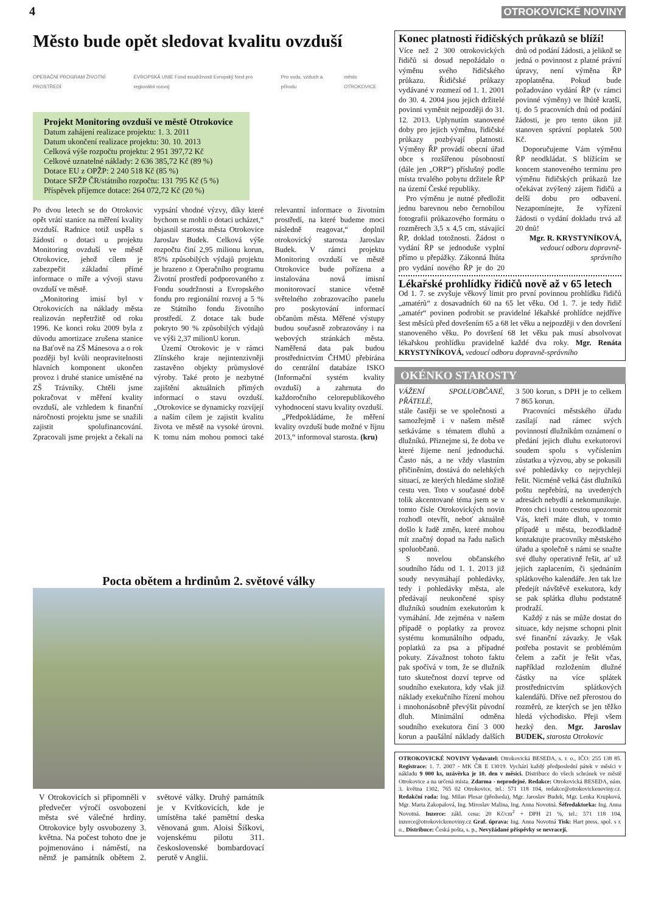4 OTROKOVICKÉ NOVINY
Město bude opět sledovat kvalitu ovzduší
OPERAČNÍ PROGRAM ŽIVOTNÍ PROSTŘEDÍ EVROPSKÁ UNIE Fond soudržnosti Evropský fond pro regionální rozvoj Pro vodu, vzduch a přírodu město OTROKOVICE
Projekt Monitoring ovzduší ve městě Otrokovice
Datum zahájení realizace projektu: 1. 3. 2011
Datum ukončení realizace projektu: 30. 10. 2013
Celková výše rozpočtu projektu: 2 951 397,72 Kč
Celkové uznatelné náklady: 2 636 385,72 Kč (89 %)
Dotace EU z OPŽP: 2 240 518 Kč (85 %)
Dotace SFŽP ČR/státního rozpočtu: 131 795 Kč (5 %)
Příspěvek příjemce dotace: 264 072,72 Kč (20 %)
Po dvou letech se do Otrokovic opět vrátí stanice na měření kvality ovzduší. Radnice totiž uspěla s žádostí o dotaci u projektu Monitoring ovzduší ve městě Otrokovice, jehož cílem je zabezpečit základní přímé informace o míře a vývoji stavu ovzduší ve městě.
„Monitoring imisí byl v Otrokovicích na náklady města realizován nepřetržitě od roku 1996. Ke konci roku 2009 byla z důvodu amortizace zrušena stanice na Baťově na ZŠ Mánesova a o rok později byl kvůli neopravitelnosti hlavních komponent ukončen provoz i druhé stanice umístěné na ZŠ Trávníky. Chtěli jsme pokračovat v měření kvality ovzduší, ale vzhledem k finanční náročnosti projektu jsme se snažili zajistit spolufinancování. Zpracovali jsme projekt a čekali na vypsání vhodné výzvy, díky které bychom se mohli o dotaci ucházet,“ objasnil starosta města Otrokovice Jaroslav Budek. Celková výše rozpočtu činí 2,95 milionu korun, 85% způsobilých výdajů projektu je hrazeno z Operačního programu Životní prostředí podporovaného z Fondu soudržnosti a Evropského fondu pro regionální rozvoj a 5 % ze Státního fondu životního prostředí. Z dotace tak bude pokryto 90 % způsobilých výdajů ve výši 2,37 milionU korun.
Území Otrokovic je v rámci Zlínského kraje nejintenzivněji zastavěno objekty průmyslové výroby. Také proto je nezbytné zajištění aktuálních přímých informací o stavu ovzduší. „Otrokovice se dynamicky rozvíjejí a naším cílem je zajistit kvalitu života ve městě na vysoké úrovni. K tomu nám mohou pomoci také relevantní informace o životním prostředí, na které budeme moci následně reagovat,“ doplnil otrokovický starosta Jaroslav Budek. V rámci projektu Monitoring ovzduší ve městě Otrokovice bude pořízena a instalována nová imisní monitorovací stanice včetně světelného zobrazovacího panelu pro poskytování informací občanům města. Měřené výstupy budou současně zobrazovány i na webových stránkách města. Naměřená data pak budou prostřednictvím ČHMÚ přebírána do centrální databáze ISKO (Informační systém kvality ovzduší) a zahrnuta do každoročního celorepublikového vyhodnocení stavu kvality ovzduší.
„Předpokládáme, že měření kvality ovzduší bude možné v říjnu 2013,“ informoval starosta. (kru)
Pocta obětem a hrdinům 2. světové války
V Otrokovicích si připomněli v předvečer výročí osvobození města své válečné hrdiny. Otrokovice byly osvobozeny 3. května. Na počest tohoto dne je pojmenováno i náměstí, na němž je památník obětem 2. světové války. Druhý památník je v Kvítkovicích, kde je umístěna také pamětní deska věnovaná gnm. Aloisi Šiškovi, vojenskému pilotu 311. československé bombardovací perutě v Anglii.
Konec platnosti řidičských průkazů se blíží!
Více než 2 300 otrokovických řidičů si dosud nepožádalo o výměnu svého řidičského průkazu. Řidičské průkazy vydávané v rozmezí od 1. 1. 2001 do 30. 4. 2004 jsou jejich držitelé povinni vyměnit nejpozději do 31. 12. 2013. Uplynutím stanovené doby pro jejich výměnu, řidičské průkazy pozbývají platnosti. Výměny ŘP provádí obecní úřad obce s rozšířenou působností (dále jen „ORP“) příslušný podle místa trvalého pobytu držitele ŘP na území České republiky.
Pro výměnu je nutné předložit jednu barevnou nebo černobílou fotografii průkazového formátu o rozměrech 3,5 x 4,5 cm, stávající ŘP, doklad totožnosti. Žádost o vydání ŘP se jednoduše vyplní přímo u přepážky. Zákonná lhůta pro vydání nového ŘP je do 20 dnů od podání žádosti, a jelikož se jedná o povinnost z platné právní úpravy, není výměna ŘP zpoplatněna. Pokud bude požadováno vydání ŘP (v rámci povinné výměny) ve lhůtě kratší, tj. do 5 pracovních dnů od podání žádosti, je pro tento úkon již stanoven správní poplatek 500 Kč.
Doporučujeme Vám výměnu ŘP neodkládat. S blížícím se koncem stanoveného termínu pro výměnu řidičských průkazů lze očekávat zvýšený zájem řidičů a delší dobu pro odbavení. Nezapomínejte, že vyřízení žádosti o vydání dokladu trvá až 20 dnů!
Mgr. R. KRYSTYNÍKOVÁ,
vedoucí odboru dopravně-správního
Lékařské prohlídky řidičů nově až v 65 letech
Od 1. 7. se zvyšuje věkový limit pro první povinnou prohlídku řidičů „amatérů“ z dosavadních 60 na 65 let věku. Od 1. 7. je tedy řidič „amatér“ povinen podrobit se pravidelné lékařské prohlídce nejdříve šest měsíců před dovršením 65 a 68 let věku a nejpozději v den dovršení stanoveného věku. Po dovršení 68 let věku pak musí absolvovat lékařskou prohlídku pravidelně každé dva roky. Mgr. Renáta KRYSTYNÍKOVÁ, vedoucí odboru dopravně-správního
OKÉNKO STAROSTY
VÁŽENÍ SPOLUOBČANÉ, PŘÁTELÉ,
stále častěji se ve společnosti a samozřejmě i v našem městě setkáváme s tématem dluhů a dlužníků. Přiznejme si, že doba ve které žijeme není jednoduchá. Často nás, a ne vždy vlastním přičiněním, dostává do nelehkých situací, ze kterých hledáme složitě cestu ven. Toto v současné době tolik akcentované téma jsem se v tomto čísle Otrokovických novin rozhodl otevřít, neboť aktuálně došlo k řadě změn, které mohou mít značný dopad na řadu našich spoluobčanů.
S novelou občanského soudního řádu od 1. 1. 2013 již soudy nevymáhají pohledávky, tedy i pohledávky města, ale předávají neukončené spisy dlužníků soudním exekutorům k vymáhání. Jde zejména v našem případě o poplatky za provoz systému komunálního odpadu, poplatků za psa a případné pokuty. Závažnost tohoto faktu pak spočívá v tom, že se dlužník tuto skutečnost dozví teprve od soudního exekutora, kdy však již náklady exekučního řízení mohou i mnohonásobně převýšit původní dluh. Minimální odměna soudního exekutora činí 3 000 korun a paušální náklady dalších 3 500 korun, s DPH je to celkem 7 865 korun.
Pracovníci městského úřadu zasílají nad rámec svých povinností dlužníkům oznámení o předání jejich dluhu exekutorovi soudem spolu s vyčíslením zůstatku a výzvou, aby se pokusili své pohledávky co nejrychleji řešit. Nicméně velká část dlužníků poštu nepřebírá, na uvedených adresách nebydlí a nekomunikuje. Proto chci i touto cestou upozornit Vás, kteří máte dluh, v tomto případě u města, bezodkladně kontaktujte pracovníky městského úřadu a společně s námi se snažte své dluhy operativně řešit, ať už jejich zaplacením, či sjednáním splátkového kalendáře. Jen tak lze předejít návštěvě exekutora, kdy se pak splátka dluhu podstatně prodraží.
Každý z nás se může dostat do situace, kdy nejsme schopni plnit své finanční závazky. Je však potřeba postavit se problémům čelem a začít je řešit včas, například rozložením dlužné částky na více splátek prostřednictvím splátkových kalendářů. Dříve než přerostou do rozměrů, ze kterých se jen těžko hledá východisko. Přeji všem hezký den. Mgr. Jaroslav BUDEK, starosta Otrokovic
OTROKOVICKÉ NOVINY Vydavatel: Otrokovická BESEDA, s. r. o., IČO: 255 138 85. Registrace: 1. 7. 2007 - MK ČR E 13019. Vychází každý předposlední pátek v měsíci v nákladu 9 000 ks, uzávěrka je 10. den v měsíci. Distribuce do všech schránek ve městě Otrokovice a na určená místa. Zdarma - neprodejné. Redakce: Otrokovická BESEDA, nám. 3. května 1302, 765 02 Otrokovice, tel.: 571 118 104, redakce@otrokovickenoviny.cz. Redakční rada: Ing. Milan Plesar (předseda), Mgr. Jaroslav Budek, Mgr. Lenka Krupková, Mgr. Marta Zakopalová, Ing. Miroslav Malina, Ing. Anna Novotná. Šéfredaktorka: Ing. Anna Novotná. Inzerce: zákl. cena: 20 Kč/cm<sup>2</sup> + DPH 21 %, tel.: 571 118 104, inzerce@otrokovickenoviny.cz Graf. úprava: Ing. Anna Novotná Tisk: Hart press, spol. s r. o., Distribuce: Česká pošta, s. p., Nevyžádané příspěvky se nevracejí.